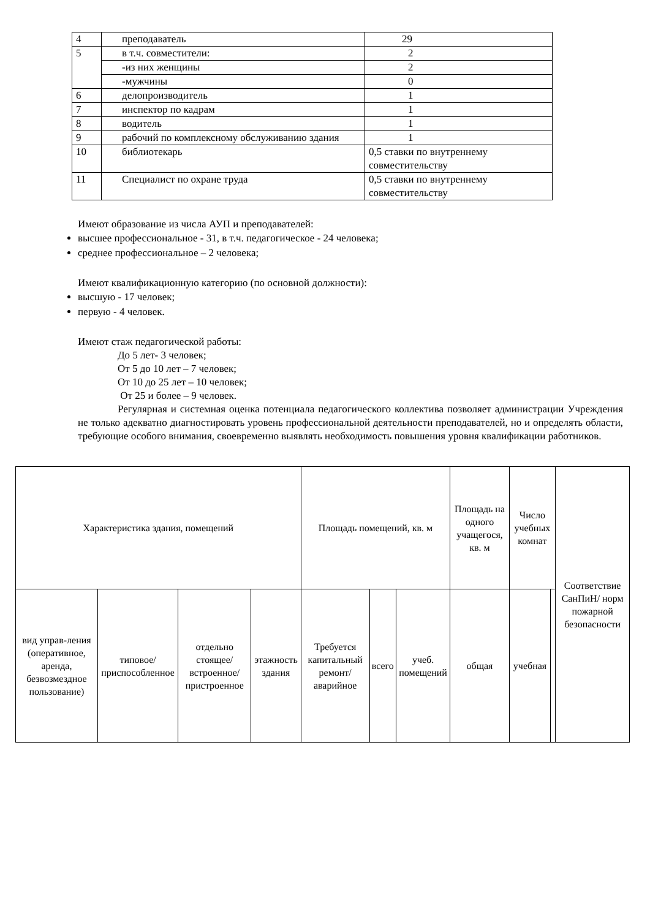| 4 | преподаватель | 29 |
| 5 | в т.ч. совместители: | 2 |
| | -из них женщины | 2 |
| | -мужчины | 0 |
| 6 | делопроизводитель | 1 |
| 7 | инспектор по кадрам | 1 |
| 8 | водитель | 1 |
| 9 | рабочий по комплексному обслуживанию здания | 1 |
| 10 | библиотекарь | 0,5 ставки по внутреннему совместительству |
| 11 | Специалист по охране труда | 0,5 ставки по внутреннему совместительству |
Имеют образование из числа АУП и преподавателей:
высшее профессиональное - 31, в т.ч. педагогическое - 24 человека;
среднее профессиональное – 2 человека;
Имеют квалификационную категорию (по основной должности):
высшую - 17 человек;
первую - 4 человек.
Имеют стаж педагогической работы:
До 5 лет- 3 человек;
От 5 до 10 лет – 7 человек;
От 10 до 25 лет – 10 человек;
От 25 и более – 9 человек.
Регулярная и системная оценка потенциала педагогического коллектива позволяет администрации Учреждения не только адекватно диагностировать уровень профессиональной деятельности преподавателей, но и определять области, требующие особого внимания, своевременно выявлять необходимость повышения уровня квалификации работников.
| Характеристика здания, помещений | | | | Площадь помещений, кв. м | | | Площадь на одного учащегося, кв. м | Число учебных комнат | | Соответствие СанПиН/ норм пожарной безопасности |
| вид управ-ления (оперативное, аренда, безвозмездное пользование) | типовое/ приспособленное | отдельно стоящее/ встроенное/ пристроенное | этажность здания | Требуется капитальный ремонт/ аварийное | всего | учеб. помещений | общая | учебная | | |